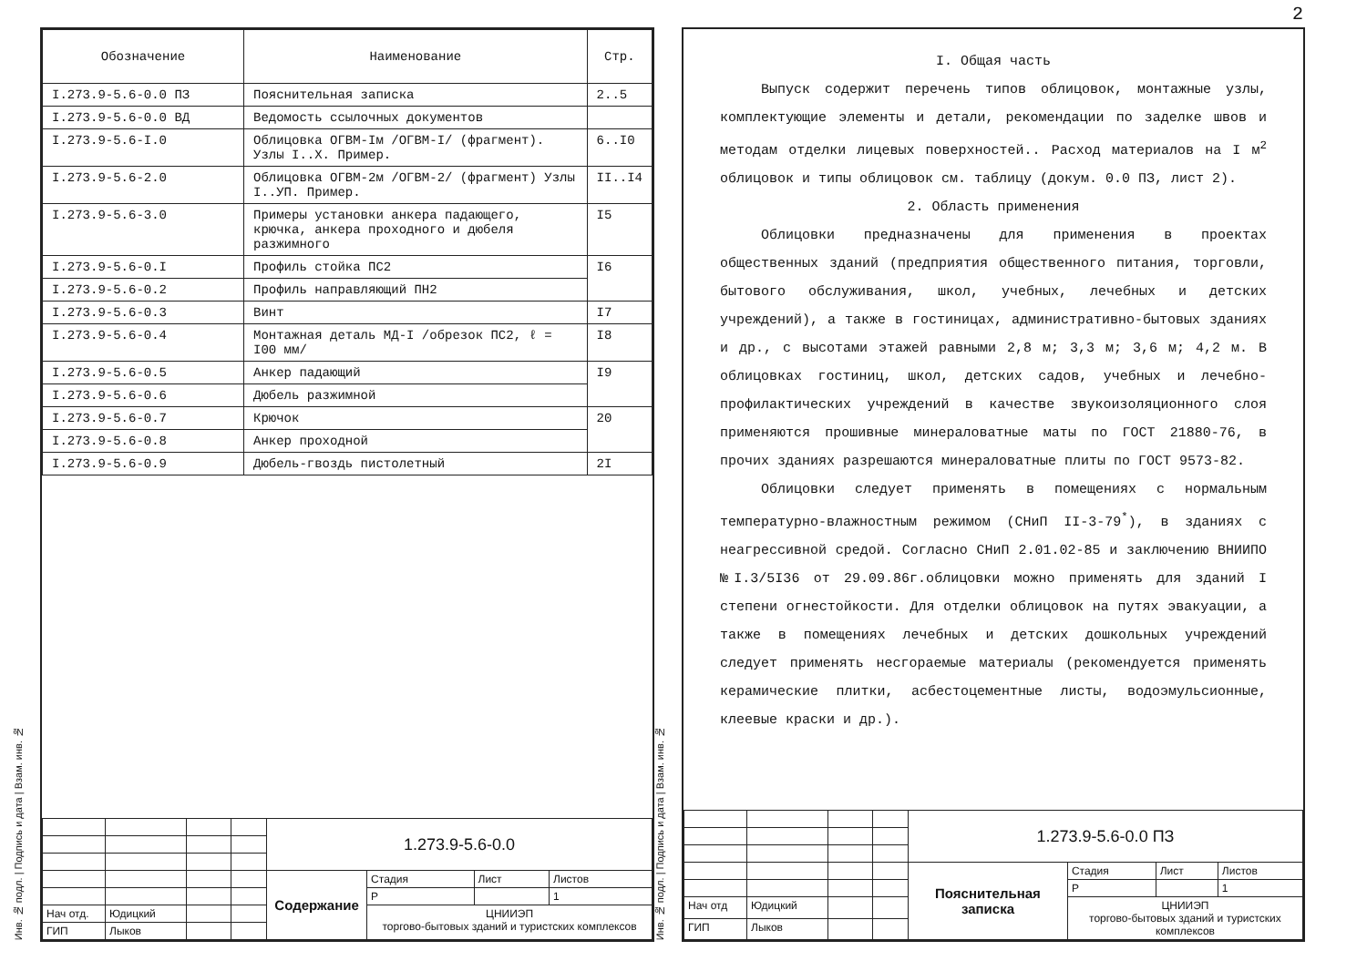| Обозначение | Наименование | Стр. |
| --- | --- | --- |
| I.273.9-5.6-0.0 ПЗ | Пояснительная записка | 2..5 |
| I.273.9-5.6-0.0 ВД | Ведомость ссылочных документов | |
| I.273.9-5.6-I.0 | Облицовка ОГВМ-Iм /ОГВМ-I/ (фрагмент). Узлы I..X. Пример. | 6..I0 |
| I.273.9-5.6-2.0 | Облицовка ОГВМ-2м /ОГВМ-2/ (фрагмент) Узлы I..УП. Пример. | II..I4 |
| I.273.9-5.6-3.0 | Примеры установки анкера падающего, крючка, анкера проходного и дюбеля разжимного | I5 |
| I.273.9-5.6-0.I | Профиль стойка ПС2 | I6 |
| I.273.9-5.6-0.2 | Профиль направляющий ПН2 | |
| I.273.9-5.6-0.3 | Винт | I7 |
| I.273.9-5.6-0.4 | Монтажная деталь МД-I /обрезок ПС2, ℓ = I00 мм/ | I8 |
| I.273.9-5.6-0.5 | Анкер падающий | I9 |
| I.273.9-5.6-0.6 | Дюбель разжимной | |
| I.273.9-5.6-0.7 | Крючок | 20 |
| I.273.9-5.6-0.8 | Анкер проходной | |
| I.273.9-5.6-0.9 | Дюбель-гвоздь пистолетный | 2I |
Инв. № подл. | Подпись и дата | Взам. инв. №
| | | | | 1.273.9-5.6-0.0 | | | |
| | | | | Содержание | Стадия | Лист | Листов |
| | | | | | Р | | 1 |
| Нач отд. | Юдицкий | | | | ЦНИИЭП торгово-бытовых зданий и туристских комплексов | | |
| ГИП | Лыков | | | | | | |
2
I. Общая часть
Выпуск содержит перечень типов облицовок, монтажные узлы, комплектующие элементы и детали, рекомендации по заделке швов и методам отделки лицевых поверхностей.. Расход материалов на I м<sup>2</sup> облицовок и типы облицовок см. таблицу (докум. 0.0 ПЗ, лист 2).
2. Область применения
Облицовки предназначены для применения в проектах общественных зданий (предприятия общественного питания, торговли, бытового обслуживания, школ, учебных, лечебных и детских учреждений), а также в гостиницах, административно-бытовых зданиях и др., с высотами этажей равными 2,8 м; 3,3 м; 3,6 м; 4,2 м. В облицовках гостиниц, школ, детских садов, учебных и лечебно-профилактических учреждений в качестве звукоизоляционного слоя применяются прошивные минераловатные маты по ГОСТ 21880-76, в прочих зданиях разрешаются минераловатные плиты по ГОСТ 9573-82.
Облицовки следует применять в помещениях с нормальным температурно-влажностным режимом (СНиП II-3-79<sup>*</sup>), в зданиях с неагрессивной средой. Согласно СНиП 2.01.02-85 и заключению ВНИИПО №I.3/5I36 от 29.09.86г.облицовки можно применять для зданий I степени огнестойкости. Для отделки облицовок на путях эвакуации, а также в помещениях лечебных и детских дошкольных учреждений следует применять несгораемые материалы (рекомендуется применять керамические плитки, асбестоцементные листы, водоэмульсионные, клеевые краски и др.).
Инв. № подл. | Подпись и дата | Взам. инв. №
| | | | | 1.273.9-5.6-0.0 ПЗ | | | |
| | | | | Пояснительная записка | Стадия | Лист | Листов |
| | | | | | Р | | 1 |
| Нач отд | Юдицкий | | | | ЦНИИЭП торгово-бытовых зданий и туристских комплексов | | |
| ГИП | Лыков | | | | | | |